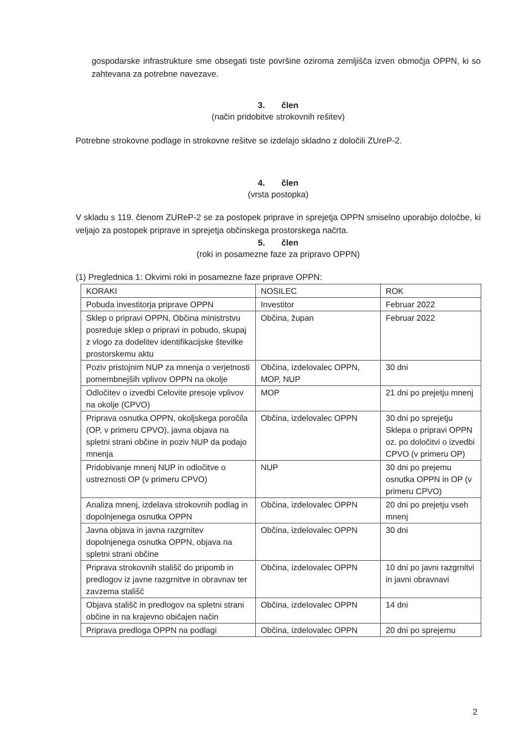gospodarske infrastrukture sme obsegati tiste površine oziroma zemljišča izven območja OPPN, ki so zahtevana za potrebne navezave.
3. člen
(način pridobitve strokovnih rešitev)
Potrebne strokovne podlage in strokovne rešitve se izdelajo skladno z določili ZUreP-2.
4. člen
(vrsta postopka)
V skladu s 119. členom ZUReP-2 se za postopek priprave in sprejetja OPPN smiselno uporabijo določbe, ki veljajo za postopek priprave in sprejetja občinskega prostorskega načrta.
5. člen
(roki in posamezne faze za pripravo OPPN)
(1) Preglednica 1: Okvirni roki in posamezne faze priprave OPPN:
| KORAKI | NOSILEC | ROK |
| Pobuda investitorja priprave OPPN | Investitor | Februar 2022 |
| Sklep o pripravi OPPN, Občina ministrstvu posreduje sklep o pripravi in pobudo, skupaj z vlogo za dodelitev identifikacijske številke prostorskemu aktu | Občina, župan | Februar 2022 |
| Poziv pristojnim NUP za mnenja o verjetnosti pomembnejših vplivov OPPN na okolje | Občina, izdelovalec OPPN, MOP, NUP | 30 dni |
| Odločitev o izvedbi Celovite presoje vplivov na okolje (CPVO) | MOP | 21 dni po prejetju mnenj |
| Priprava osnutka OPPN, okoljskega poročila (OP, v primeru CPVO), javna objava na spletni strani občine in poziv NUP da podajo mnenja | Občina, izdelovalec OPPN | 30 dni po sprejetju Sklepa o pripravi OPPN oz. po določitvi o izvedbi CPVO (v primeru OP) |
| Pridobivanje mnenj NUP in odločitve o ustreznosti OP (v primeru CPVO) | NUP | 30 dni po prejemu osnutka OPPN in OP (v primeru CPVO) |
| Analiza mnenj, izdelava strokovnih podlag in dopolnjenega osnutka OPPN | Občina, izdelovalec OPPN | 20 dni po prejetju vseh mnenj |
| Javna objava in javna razgrnitev dopolnjenega osnutka OPPN, objava na spletni strani občine | Občina, izdelovalec OPPN | 30 dni |
| Priprava strokovnih stališč do pripomb in predlogov iz javne razgrnitve in obravnav ter zavzema stališč | Občina, izdelovalec OPPN | 10 dni po javni razgrnitvi in javni obravnavi |
| Objava stališč in predlogov na spletni strani občine in na krajevno običajen način | Občina, izdelovalec OPPN | 14 dni |
| Priprava predloga OPPN na podlagi | Občina, izdelovalec OPPN | 20 dni po sprejemu |
2